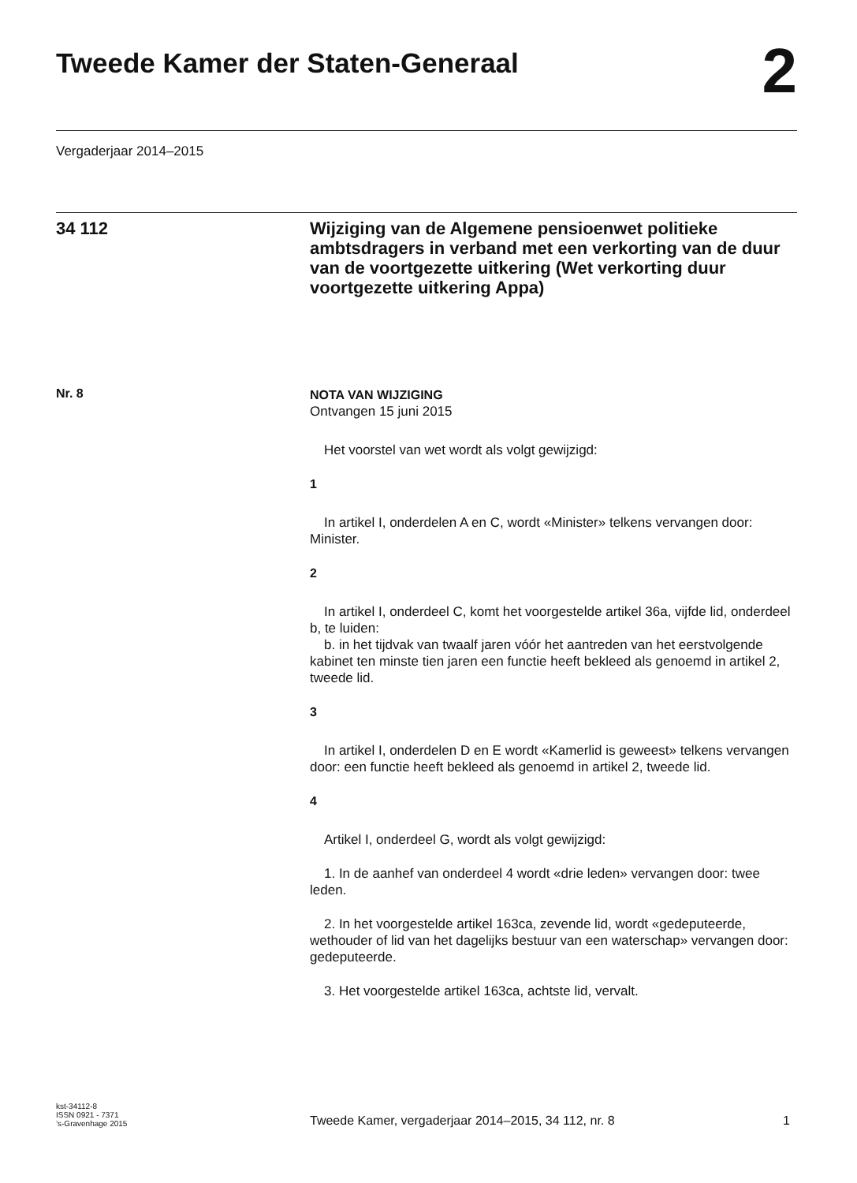Tweede Kamer der Staten-Generaal
2
Vergaderjaar 2014–2015
34 112
Wijziging van de Algemene pensioenwet politieke ambtsdragers in verband met een verkorting van de duur van de voortgezette uitkering (Wet verkorting duur voortgezette uitkering Appa)
Nr. 8
NOTA VAN WIJZIGING
Ontvangen 15 juni 2015
Het voorstel van wet wordt als volgt gewijzigd:
1
In artikel I, onderdelen A en C, wordt «Minister» telkens vervangen door: Minister.
2
In artikel I, onderdeel C, komt het voorgestelde artikel 36a, vijfde lid, onderdeel b, te luiden:
b. in het tijdvak van twaalf jaren vóór het aantreden van het eerstvolgende kabinet ten minste tien jaren een functie heeft bekleed als genoemd in artikel 2, tweede lid.
3
In artikel I, onderdelen D en E wordt «Kamerlid is geweest» telkens vervangen door: een functie heeft bekleed als genoemd in artikel 2, tweede lid.
4
Artikel I, onderdeel G, wordt als volgt gewijzigd:
1. In de aanhef van onderdeel 4 wordt «drie leden» vervangen door: twee leden.
2. In het voorgestelde artikel 163ca, zevende lid, wordt «gedeputeerde, wethouder of lid van het dagelijks bestuur van een waterschap» vervangen door: gedeputeerde.
3. Het voorgestelde artikel 163ca, achtste lid, vervalt.
kst-34112-8
ISSN 0921 - 7371
’s-Gravenhage 2015
Tweede Kamer, vergaderjaar 2014–2015, 34 112, nr. 8
1